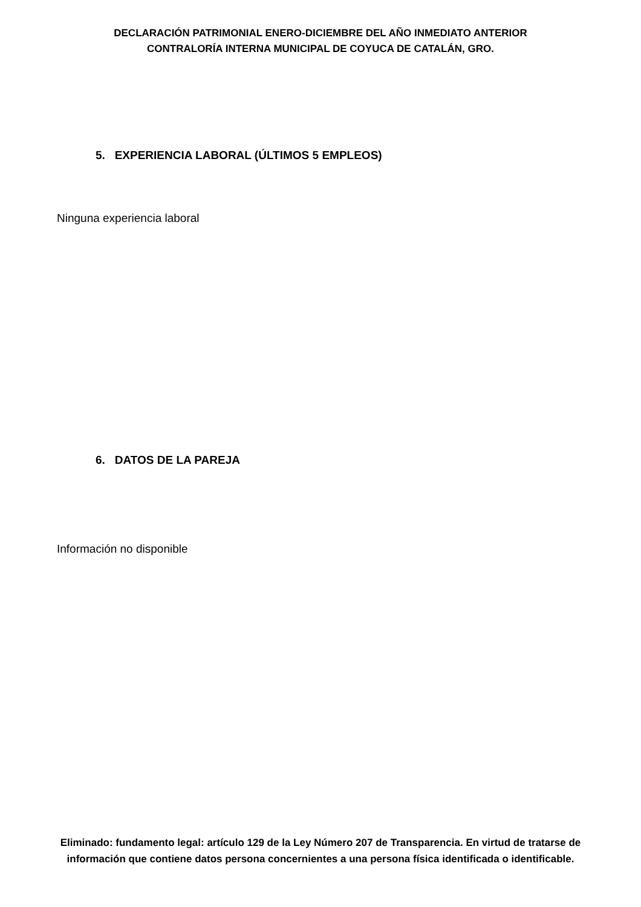DECLARACIÓN PATRIMONIAL ENERO-DICIEMBRE DEL AÑO INMEDIATO ANTERIOR
CONTRALORÍA INTERNA MUNICIPAL DE COYUCA DE CATALÁN, GRO.
5. EXPERIENCIA LABORAL (ÚLTIMOS 5 EMPLEOS)
Ninguna experiencia laboral
6. DATOS DE LA PAREJA
Información no disponible
Eliminado: fundamento legal: artículo 129 de la Ley Número 207 de Transparencia. En virtud de tratarse de información que contiene datos persona concernientes a una persona física identificada o identificable.